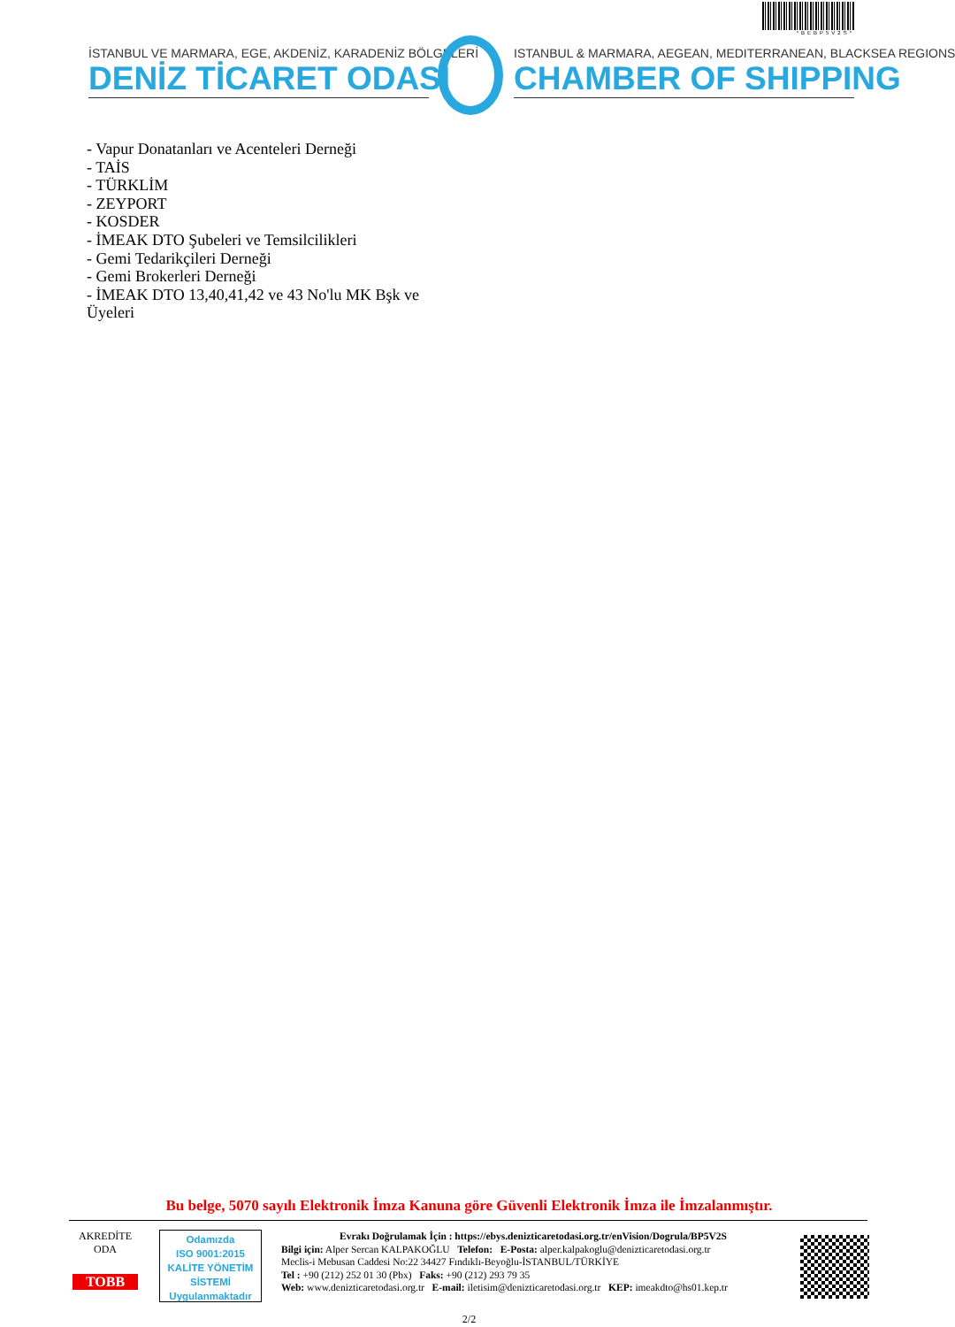*BEBP5V2S*
İSTANBUL VE MARMARA, EGE, AKDENİZ, KARADENİZ BÖLGELERİ
DENİZ TİCARET ODASI
ISTANBUL & MARMARA, AEGEAN, MEDITERRANEAN, BLACKSEA REGIONS
CHAMBER OF SHIPPING
- Vapur Donatanları ve Acenteleri Derneği
- TAİS
- TÜRKLİM
- ZEYPORT
- KOSDER
- İMEAK DTO Şubeleri ve Temsilcilikleri
- Gemi Tedarikçileri Derneği
- Gemi Brokerleri Derneği
- İMEAK DTO 13,40,41,42 ve 43 No'lu MK Bşk ve
Üyeleri
Bu belge, 5070 sayılı Elektronik İmza Kanuna göre Güvenli Elektronik İmza ile İmzalanmıştır.
AKREDİTE
ODA
TOBB
Odamızda
ISO 9001:2015
KALİTE YÖNETİM
SİSTEMİ
Uygulanmaktadır
Evrakı Doğrulamak İçin : https://ebys.denizticaretodasi.org.tr/enVision/Dogrula/BP5V2S
Bilgi için: Alper Sercan KALPAKOĞLU Telefon: E-Posta: alper.kalpakoglu@denizticaretodasi.org.tr
Meclis-i Mebusan Caddesi No:22 34427 Fındıklı-Beyoğlu-İSTANBUL/TÜRKİYE
Tel : +90 (212) 252 01 30 (Pbx) Faks: +90 (212) 293 79 35
Web: www.denizticaretodasi.org.tr E-mail: iletisim@denizticaretodasi.org.tr KEP: imeakdto@hs01.kep.tr
2/2